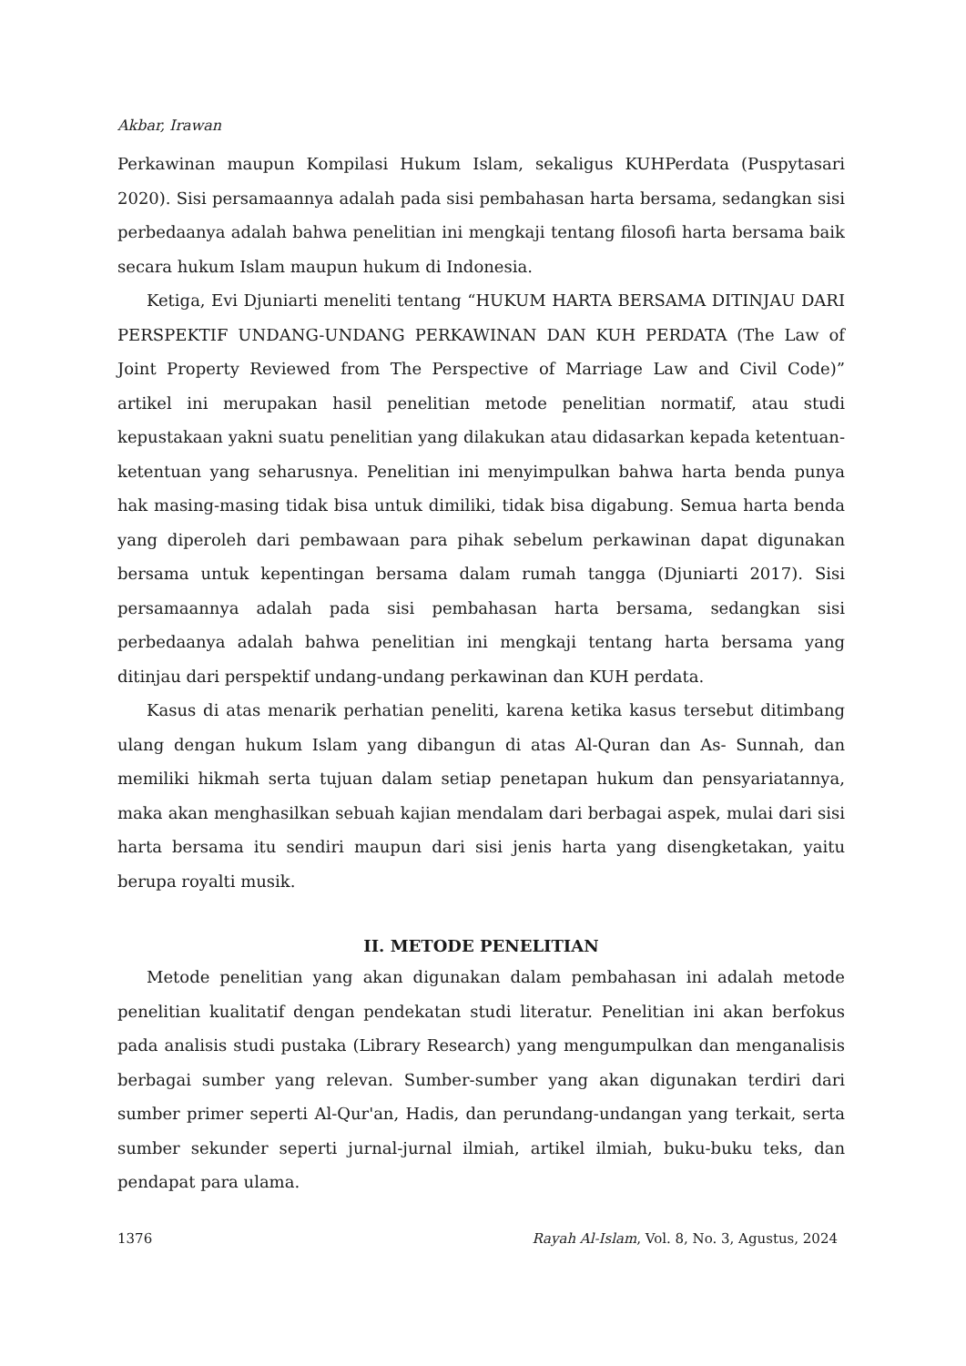Akbar, Irawan
Perkawinan maupun Kompilasi Hukum Islam, sekaligus KUHPerdata (Puspytasari 2020). Sisi persamaannya adalah pada sisi pembahasan harta bersama, sedangkan sisi perbedaanya adalah bahwa penelitian ini mengkaji tentang filosofi harta bersama baik secara hukum Islam maupun hukum di Indonesia.
Ketiga, Evi Djuniarti meneliti tentang “HUKUM HARTA BERSAMA DITINJAU DARI PERSPEKTIF UNDANG-UNDANG PERKAWINAN DAN KUH PERDATA (The Law of Joint Property Reviewed from The Perspective of Marriage Law and Civil Code)” artikel ini merupakan hasil penelitian metode penelitian normatif, atau studi kepustakaan yakni suatu penelitian yang dilakukan atau didasarkan kepada ketentuan-ketentuan yang seharusnya. Penelitian ini menyimpulkan bahwa harta benda punya hak masing-masing tidak bisa untuk dimiliki, tidak bisa digabung. Semua harta benda yang diperoleh dari pembawaan para pihak sebelum perkawinan dapat digunakan bersama untuk kepentingan bersama dalam rumah tangga (Djuniarti 2017). Sisi persamaannya adalah pada sisi pembahasan harta bersama, sedangkan sisi perbedaanya adalah bahwa penelitian ini mengkaji tentang harta bersama yang ditinjau dari perspektif undang-undang perkawinan dan KUH perdata.
Kasus di atas menarik perhatian peneliti, karena ketika kasus tersebut ditimbang ulang dengan hukum Islam yang dibangun di atas Al-Quran dan As- Sunnah, dan memiliki hikmah serta tujuan dalam setiap penetapan hukum dan pensyariatannya, maka akan menghasilkan sebuah kajian mendalam dari berbagai aspek, mulai dari sisi harta bersama itu sendiri maupun dari sisi jenis harta yang disengketakan, yaitu berupa royalti musik.
II. METODE PENELITIAN
Metode penelitian yang akan digunakan dalam pembahasan ini adalah metode penelitian kualitatif dengan pendekatan studi literatur. Penelitian ini akan berfokus pada analisis studi pustaka (Library Research) yang mengumpulkan dan menganalisis berbagai sumber yang relevan. Sumber-sumber yang akan digunakan terdiri dari sumber primer seperti Al-Qur'an, Hadis, dan perundang-undangan yang terkait, serta sumber sekunder seperti jurnal-jurnal ilmiah, artikel ilmiah, buku-buku teks, dan pendapat para ulama.
1376 Rayah Al-Islam, Vol. 8, No. 3, Agustus, 2024